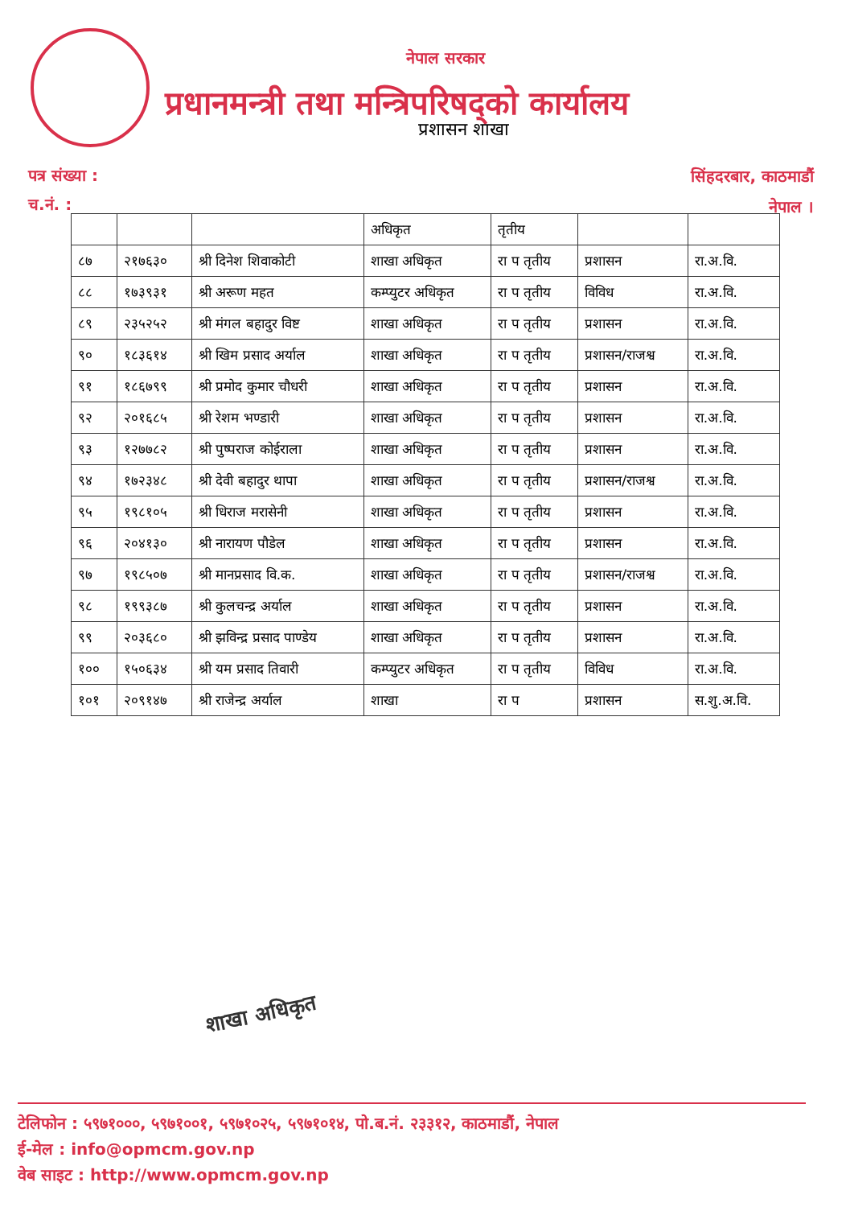नेपाल सरकार
प्रधानमन्त्री तथा मन्त्रिपरिषद्को कार्यालय
प्रशासन शाखा
पत्र संख्या :
च.नं. :
सिंहदरबार, काठमाडौं
नेपाल ।
| | | | अधिकृत | तृतीय | | |
| ८७ | २१७६३० | श्री दिनेश शिवाकोटी | शाखा अधिकृत | रा प तृतीय | प्रशासन | रा.अ.वि. |
| ८८ | १७३९३१ | श्री अरूण महत | कम्प्युटर अधिकृत | रा प तृतीय | विविध | रा.अ.वि. |
| ८९ | २३५२५२ | श्री मंगल बहादुर विष्ट | शाखा अधिकृत | रा प तृतीय | प्रशासन | रा.अ.वि. |
| ९० | १८३६१४ | श्री खिम प्रसाद अर्याल | शाखा अधिकृत | रा प तृतीय | प्रशासन/राजश्व | रा.अ.वि. |
| ९१ | १८६७९९ | श्री प्रमोद कुमार चौधरी | शाखा अधिकृत | रा प तृतीय | प्रशासन | रा.अ.वि. |
| ९२ | २०१६८५ | श्री रेशम भण्डारी | शाखा अधिकृत | रा प तृतीय | प्रशासन | रा.अ.वि. |
| ९३ | १२७७८२ | श्री पुष्पराज कोईराला | शाखा अधिकृत | रा प तृतीय | प्रशासन | रा.अ.वि. |
| ९४ | १७२३४८ | श्री देवी बहादुर थापा | शाखा अधिकृत | रा प तृतीय | प्रशासन/राजश्व | रा.अ.वि. |
| ९५ | १९८१०५ | श्री धिराज मरासेनी | शाखा अधिकृत | रा प तृतीय | प्रशासन | रा.अ.वि. |
| ९६ | २०४१३० | श्री नारायण पौडेल | शाखा अधिकृत | रा प तृतीय | प्रशासन | रा.अ.वि. |
| ९७ | १९८५०७ | श्री मानप्रसाद वि.क. | शाखा अधिकृत | रा प तृतीय | प्रशासन/राजश्व | रा.अ.वि. |
| ९८ | १९९३८७ | श्री कुलचन्द्र अर्याल | शाखा अधिकृत | रा प तृतीय | प्रशासन | रा.अ.वि. |
| ९९ | २०३६८० | श्री झविन्द्र प्रसाद पाण्डेय | शाखा अधिकृत | रा प तृतीय | प्रशासन | रा.अ.वि. |
| १०० | १५०६३४ | श्री यम प्रसाद तिवारी | कम्प्युटर अधिकृत | रा प तृतीय | विविध | रा.अ.वि. |
| १०१ | २०९१४७ | श्री राजेन्द्र अर्याल | शाखा | रा प | प्रशासन | स.शु.अ.वि. |
शाखा अधिकृत
टेलिफोन : ५९७१०००, ५९७१००१, ५९७१०२५, ५९७१०१४, पो.ब.नं. २३३१२, काठमाडौं, नेपाल
ई-मेल : info@opmcm.gov.np
वेब साइट : http://www.opmcm.gov.np